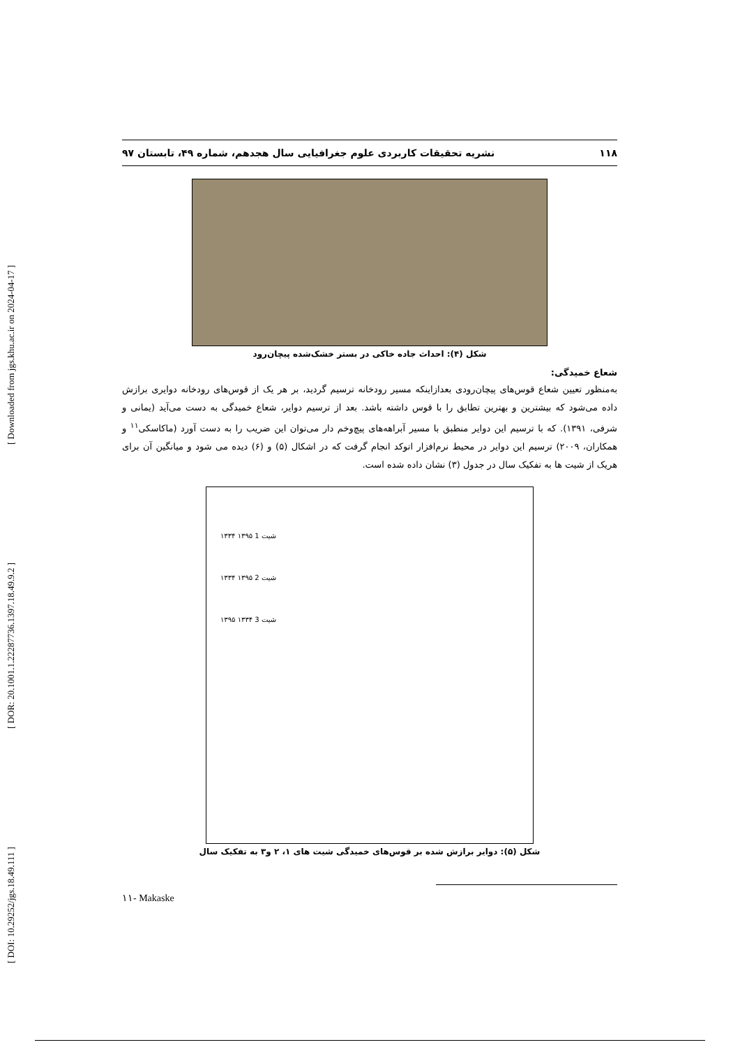[ DOI: 10.29252/jgs.18.49.111 ] [ DOR: 20.1001.1.22287736.1397.18.49.9.2 ] [ Downloaded from jgs.khu.ac.ir on 2024-04-17 ]
۱۱۸ نشریه تحقیقات کاربردی علوم جغرافیایی سال هجدهم، شماره ۴۹، تابستان ۹۷
شکل (۴): احداث جاده خاکی در بستر خشک‌شده پیچان‌رود
شعاع خمیدگی:
به‌منظور تعیین شعاع قوس‌های پیچان‌رودی بعدازاینکه مسیر رودخانه ترسیم گردید، بر هر یک از قوس‌های رودخانه دوایری برازش داده می‌شود که بیشترین و بهترین تطابق را با قوس داشته باشد. بعد از ترسیم دوایر، شعاع خمیدگی به دست می‌آید (یمانی و شرفی، ۱۳۹۱). که با ترسیم این دوایر منطبق با مسیر آبراهه‌های پیچ‌وخم دار می‌توان این ضریب را به دست آورد (ماکاسکی<sup>۱۱</sup> و همکاران، ۲۰۰۹) ترسیم این دوایر در محیط نرم‌افزار اتوکد انجام گرفت که در اشکال (۵) و (۶) دیده می شود و میانگین آن برای هریک از شیت ها به تفکیک سال در جدول (۳) نشان داده شده است.
۱۳۳۴ ۱۳۹۵ شیت 1
۱۳۳۴ ۱۳۹۵ شیت 2
۱۳۹۵ ۱۳۳۴ شیت 3
شکل (۵): دوایر برازش شده بر قوس‌های خمیدگی شیت های ۱، ۲ و۳ به تفکیک سال
۱۱- Makaske